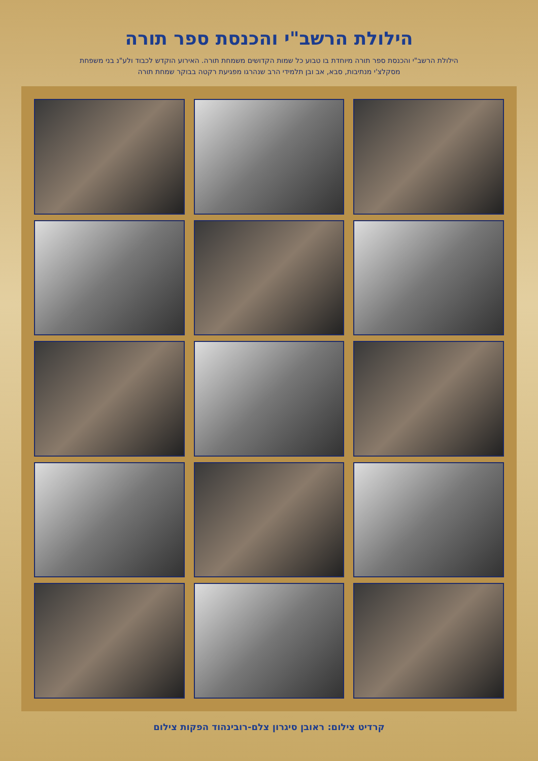הילולת הרשב"י והכנסת ספר תורה
הילולת הרשב"י והכנסת ספר תורה מיוחדת בו טבוע כל שמות הקדושים משמחת תורה. האירוע הוקדש לכבוד ולע"נ בני משפחת מסקלצ'י מנתיבות, סבא, אב ובן תלמידי הרב שנהרגו מפגיעת רקטה בבוקר שמחת תורה
קרדיט צילום: ראובן סיגרון צלם-רובינהוד הפקות צילום